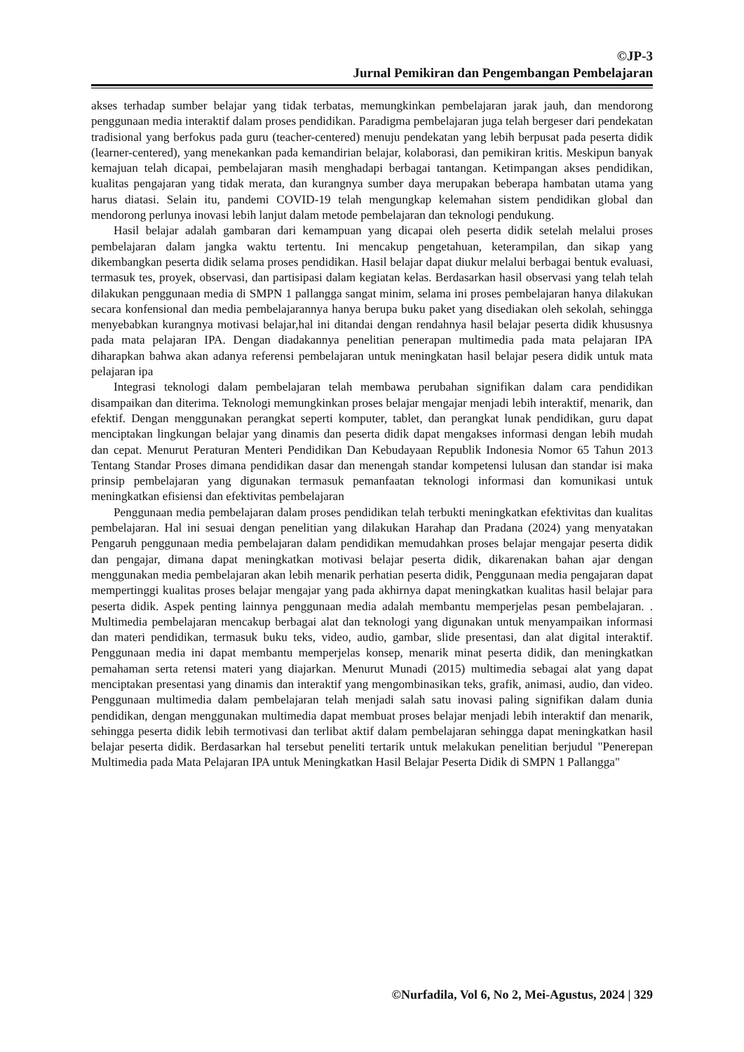©JP-3
Jurnal Pemikiran dan Pengembangan Pembelajaran
akses terhadap sumber belajar yang tidak terbatas, memungkinkan pembelajaran jarak jauh, dan mendorong penggunaan media interaktif dalam proses pendidikan. Paradigma pembelajaran juga telah bergeser dari pendekatan tradisional yang berfokus pada guru (teacher-centered) menuju pendekatan yang lebih berpusat pada peserta didik (learner-centered), yang menekankan pada kemandirian belajar, kolaborasi, dan pemikiran kritis. Meskipun banyak kemajuan telah dicapai, pembelajaran masih menghadapi berbagai tantangan. Ketimpangan akses pendidikan, kualitas pengajaran yang tidak merata, dan kurangnya sumber daya merupakan beberapa hambatan utama yang harus diatasi. Selain itu, pandemi COVID-19 telah mengungkap kelemahan sistem pendidikan global dan mendorong perlunya inovasi lebih lanjut dalam metode pembelajaran dan teknologi pendukung.
Hasil belajar adalah gambaran dari kemampuan yang dicapai oleh peserta didik setelah melalui proses pembelajaran dalam jangka waktu tertentu. Ini mencakup pengetahuan, keterampilan, dan sikap yang dikembangkan peserta didik selama proses pendidikan. Hasil belajar dapat diukur melalui berbagai bentuk evaluasi, termasuk tes, proyek, observasi, dan partisipasi dalam kegiatan kelas. Berdasarkan hasil observasi yang telah telah dilakukan penggunaan media di SMPN 1 pallangga sangat minim, selama ini proses pembelajaran hanya dilakukan secara konfensional dan media pembelajarannya hanya berupa buku paket yang disediakan oleh sekolah, sehingga menyebabkan kurangnya motivasi belajar,hal ini ditandai dengan rendahnya hasil belajar peserta didik khususnya pada mata pelajaran IPA. Dengan diadakannya penelitian penerapan multimedia pada mata pelajaran IPA diharapkan bahwa akan adanya referensi pembelajaran untuk meningkatan hasil belajar pesera didik untuk mata pelajaran ipa
Integrasi teknologi dalam pembelajaran telah membawa perubahan signifikan dalam cara pendidikan disampaikan dan diterima. Teknologi memungkinkan proses belajar mengajar menjadi lebih interaktif, menarik, dan efektif. Dengan menggunakan perangkat seperti komputer, tablet, dan perangkat lunak pendidikan, guru dapat menciptakan lingkungan belajar yang dinamis dan peserta didik dapat mengakses informasi dengan lebih mudah dan cepat. Menurut Peraturan Menteri Pendidikan Dan Kebudayaan Republik Indonesia Nomor 65 Tahun 2013 Tentang Standar Proses dimana pendidikan dasar dan menengah standar kompetensi lulusan dan standar isi maka prinsip pembelajaran yang digunakan termasuk pemanfaatan teknologi informasi dan komunikasi untuk meningkatkan efisiensi dan efektivitas pembelajaran
Penggunaan media pembelajaran dalam proses pendidikan telah terbukti meningkatkan efektivitas dan kualitas pembelajaran. Hal ini sesuai dengan penelitian yang dilakukan Harahap dan Pradana (2024) yang menyatakan Pengaruh penggunaan media pembelajaran dalam pendidikan memudahkan proses belajar mengajar peserta didik dan pengajar, dimana dapat meningkatkan motivasi belajar peserta didik, dikarenakan bahan ajar dengan menggunakan media pembelajaran akan lebih menarik perhatian peserta didik, Penggunaan media pengajaran dapat mempertinggi kualitas proses belajar mengajar yang pada akhirnya dapat meningkatkan kualitas hasil belajar para peserta didik. Aspek penting lainnya penggunaan media adalah membantu memperjelas pesan pembelajaran. . Multimedia pembelajaran mencakup berbagai alat dan teknologi yang digunakan untuk menyampaikan informasi dan materi pendidikan, termasuk buku teks, video, audio, gambar, slide presentasi, dan alat digital interaktif. Penggunaan media ini dapat membantu memperjelas konsep, menarik minat peserta didik, dan meningkatkan pemahaman serta retensi materi yang diajarkan. Menurut Munadi (2015) multimedia sebagai alat yang dapat menciptakan presentasi yang dinamis dan interaktif yang mengombinasikan teks, grafik, animasi, audio, dan video. Penggunaan multimedia dalam pembelajaran telah menjadi salah satu inovasi paling signifikan dalam dunia pendidikan, dengan menggunakan multimedia dapat membuat proses belajar menjadi lebih interaktif dan menarik, sehingga peserta didik lebih termotivasi dan terlibat aktif dalam pembelajaran sehingga dapat meningkatkan hasil belajar peserta didik. Berdasarkan hal tersebut peneliti tertarik untuk melakukan penelitian berjudul "Penerepan Multimedia pada Mata Pelajaran IPA untuk Meningkatkan Hasil Belajar Peserta Didik di SMPN 1 Pallangga"
©Nurfadila, Vol 6, No 2, Mei-Agustus, 2024 | 329